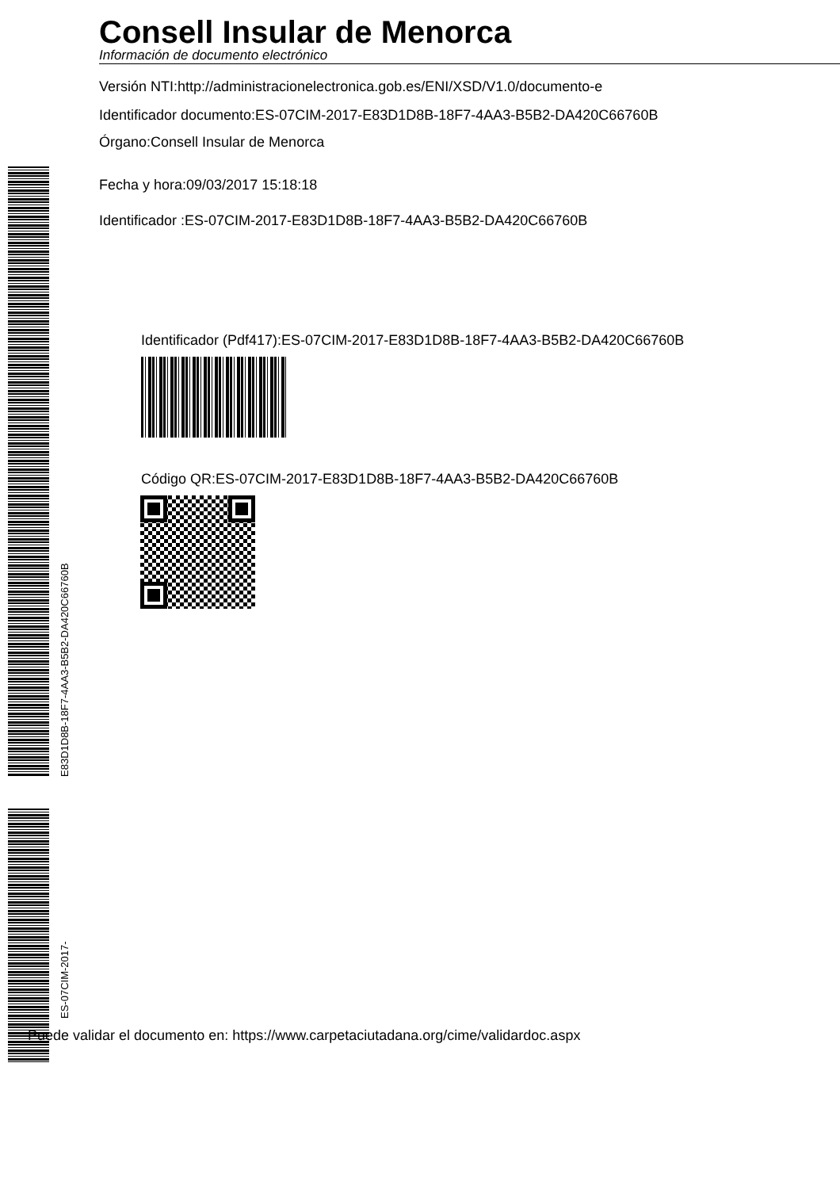E83D1D8B-18F7-4AA3-B5B2-DA420C66760B
ES-07CIM-2017-
Consell Insular de Menorca
Información de documento electrónico
Versión NTI:http://administracionelectronica.gob.es/ENI/XSD/V1.0/documento-e
Identificador documento:ES-07CIM-2017-E83D1D8B-18F7-4AA3-B5B2-DA420C66760B
Órgano:Consell Insular de Menorca
Fecha y hora:09/03/2017 15:18:18
Identificador :ES-07CIM-2017-E83D1D8B-18F7-4AA3-B5B2-DA420C66760B
Identificador (Pdf417):ES-07CIM-2017-E83D1D8B-18F7-4AA3-B5B2-DA420C66760B
Código QR:ES-07CIM-2017-E83D1D8B-18F7-4AA3-B5B2-DA420C66760B
Puede validar el documento en: https://www.carpetaciutadana.org/cime/validardoc.aspx